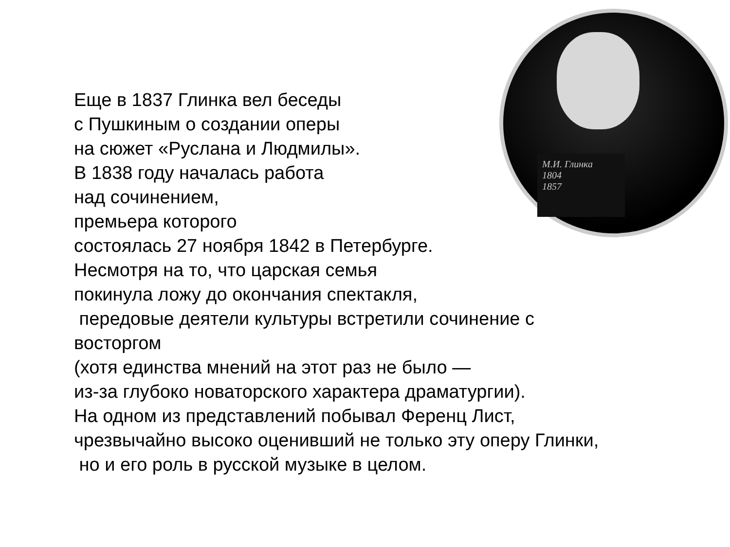М.И. Глинка
1804
1857
Еще в 1837 Глинка вел беседы
с Пушкиным о создании оперы
на сюжет «Руслана и Людмилы».
В 1838 году началась работа
над сочинением,
премьера которого
состоялась 27 ноября 1842 в Петербурге.
Несмотря на то, что царская семья
покинула ложу до окончания спектакля,
передовые деятели культуры встретили сочинение с
восторгом
(хотя единства мнений на этот раз не было —
из-за глубоко новаторского характера драматургии).
На одном из представлений побывал Ференц Лист,
чрезвычайно высоко оценивший не только эту оперу Глинки,
но и его роль в русской музыке в целом.